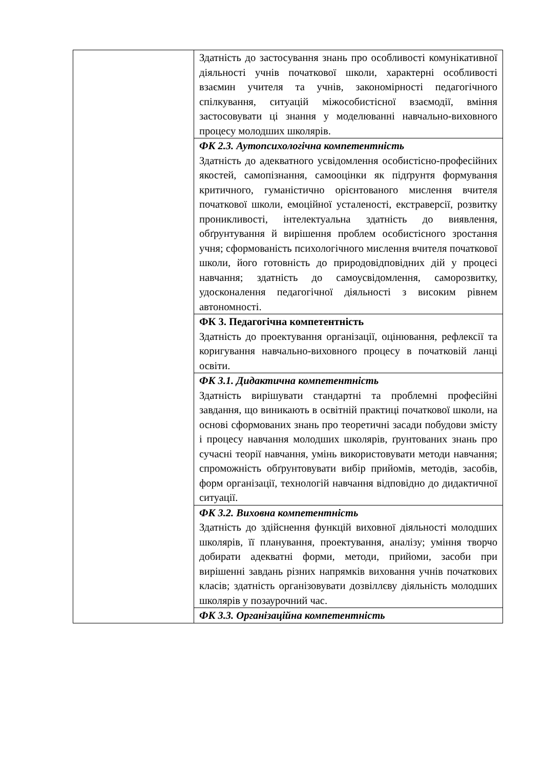| | Здатність до застосування знань про особливості комунікативної діяльності учнів початкової школи, характерні особливості взаємин учителя та учнів, закономірності педагогічного спілкування, ситуацій міжособистісної взаємодії, вміння застосовувати ці знання у моделюванні навчально-виховного процесу молодших школярів. |
| | ФК 2.3. Аутопсихологічна компетентність Здатність до адекватного усвідомлення особистісно-професійних якостей, самопізнання, самооцінки як підґрунтя формування критичного, гуманістично орієнтованого мислення вчителя початкової школи, емоційної усталеності, екстраверсії, розвитку проникливості, інтелектуальна здатність до виявлення, обґрунтування й вирішення проблем особистісного зростання учня; сформованість психологічного мислення вчителя початкової школи, його готовність до природовідповідних дій у процесі навчання; здатність до самоусвідомлення, саморозвитку, удосконалення педагогічної діяльності з високим рівнем автономності. |
| | ФК 3. Педагогічна компетентність Здатність до проектування організації, оцінювання, рефлексії та коригування навчально-виховного процесу в початковій ланці освіти. |
| | ФК 3.1. Дидактична компетентність Здатність вирішувати стандартні та проблемні професійні завдання, що виникають в освітній практиці початкової школи, на основі сформованих знань про теоретичні засади побудови змісту і процесу навчання молодших школярів, ґрунтованих знань про сучасні теорії навчання, умінь використовувати методи навчання; спроможність обґрунтовувати вибір прийомів, методів, засобів, форм організації, технологій навчання відповідно до дидактичної ситуації. |
| | ФК 3.2. Виховна компетентність Здатність до здійснення функцій виховної діяльності молодших школярів, її планування, проектування, аналізу; уміння творчо добирати адекватні форми, методи, прийоми, засоби при вирішенні завдань різних напрямків виховання учнів початкових класів; здатність організовувати дозвіллєву діяльність молодших школярів у позаурочний час. |
| | ФК 3.3. Організаційна компетентність |